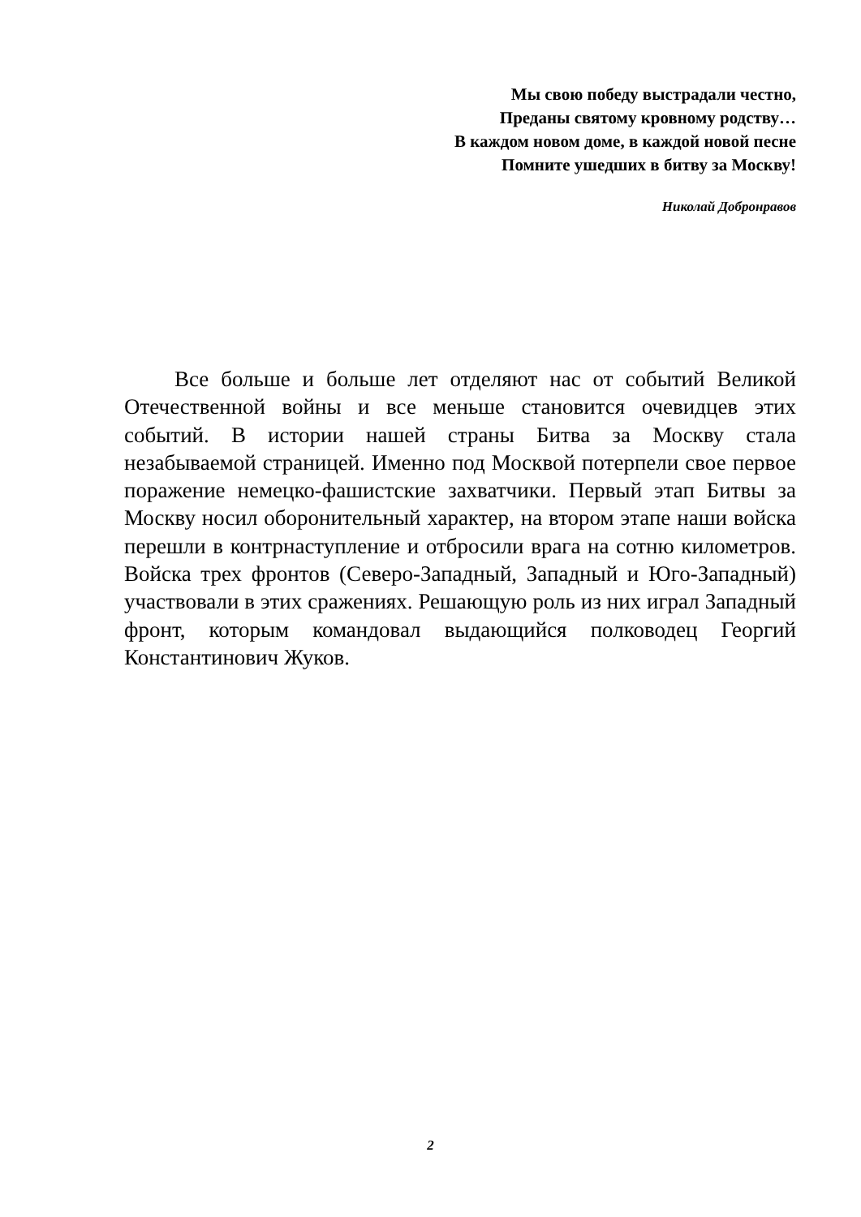Мы свою победу выстрадали честно,
Преданы святому кровному родству…
В каждом новом доме, в каждой новой песне
Помните ушедших в битву за Москву!
Николай Добронравов
Все больше и больше лет отделяют нас от событий Великой Отечественной войны и все меньше становится очевидцев этих событий. В истории нашей страны Битва за Москву стала незабываемой страницей. Именно под Москвой потерпели свое первое поражение немецко-фашистские захватчики. Первый этап Битвы за Москву носил оборонительный характер, на втором этапе наши войска перешли в контрнаступление и отбросили врага на сотню километров. Войска трех фронтов (Северо-Западный, Западный и Юго-Западный) участвовали в этих сражениях. Решающую роль из них играл Западный фронт, которым командовал выдающийся полководец Георгий Константинович Жуков.
2